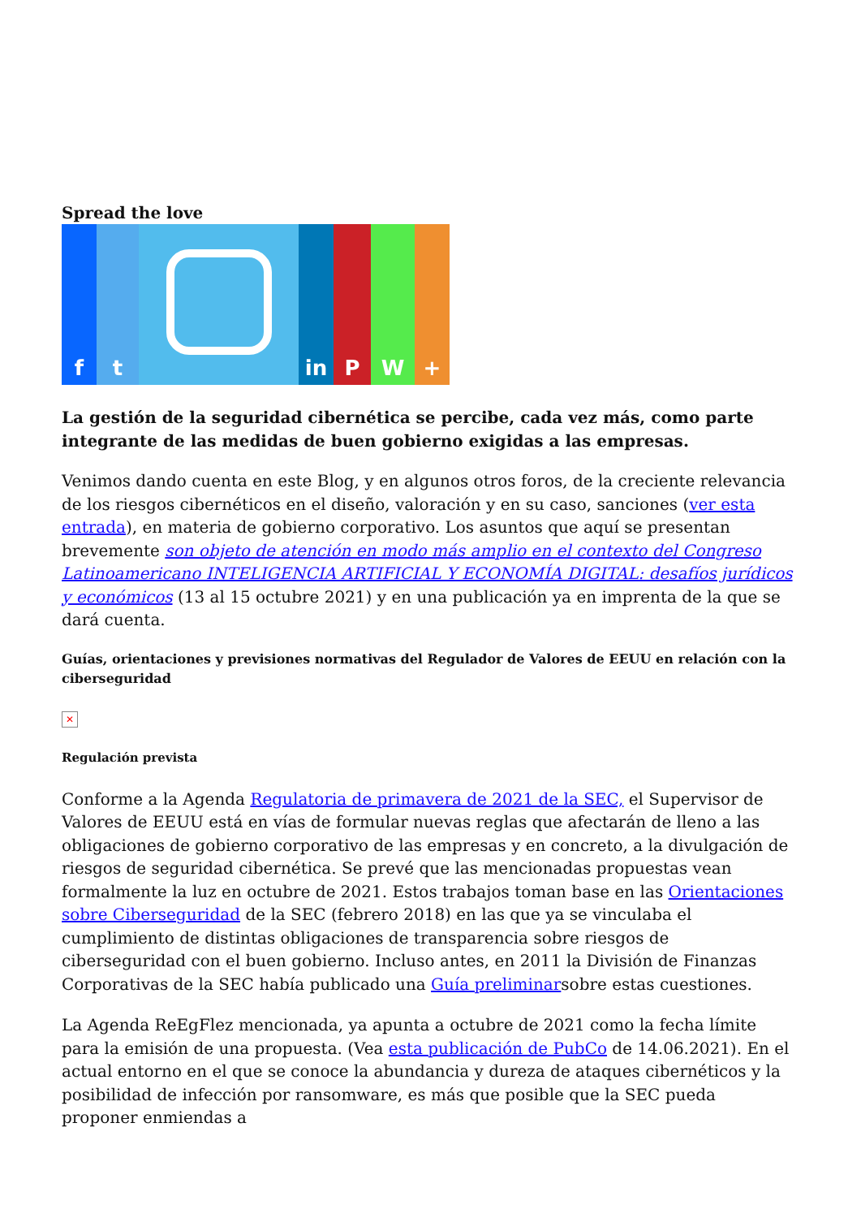Spread the love
f t in P W +
La gestión de la seguridad cibernética se percibe, cada vez más, como parte integrante de las medidas de buen gobierno exigidas a las empresas.
Venimos dando cuenta en este Blog, y en algunos otros foros, de la creciente relevancia de los riesgos cibernéticos en el diseño, valoración y en su caso, sanciones (ver esta entrada), en materia de gobierno corporativo. Los asuntos que aquí se presentan brevemente son objeto de atención en modo más amplio en el contexto del Congreso Latinoamericano INTELIGENCIA ARTIFICIAL Y ECONOMÍA DIGITAL: desafíos jurídicos y económicos (13 al 15 octubre 2021) y en una publicación ya en imprenta de la que se dará cuenta.
Guías, orientaciones y previsiones normativas del Regulador de Valores de EEUU en relación con la ciberseguridad
✕
Regulación prevista
Conforme a la Agenda Regulatoria de primavera de 2021 de la SEC, el Supervisor de Valores de EEUU está en vías de formular nuevas reglas que afectarán de lleno a las obligaciones de gobierno corporativo de las empresas y en concreto, a la divulgación de riesgos de seguridad cibernética. Se prevé que las mencionadas propuestas vean formalmente la luz en octubre de 2021. Estos trabajos toman base en las Orientaciones sobre Ciberseguridad de la SEC (febrero 2018) en las que ya se vinculaba el cumplimiento de distintas obligaciones de transparencia sobre riesgos de ciberseguridad con el buen gobierno. Incluso antes, en 2011 la División de Finanzas Corporativas de la SEC había publicado una Guía preliminarsobre estas cuestiones.
La Agenda ReEgFlez mencionada, ya apunta a octubre de 2021 como la fecha límite para la emisión de una propuesta. (Vea esta publicación de PubCo de 14.06.2021). En el actual entorno en el que se conoce la abundancia y dureza de ataques cibernéticos y la posibilidad de infección por ransomware, es más que posible que la SEC pueda proponer enmiendas a